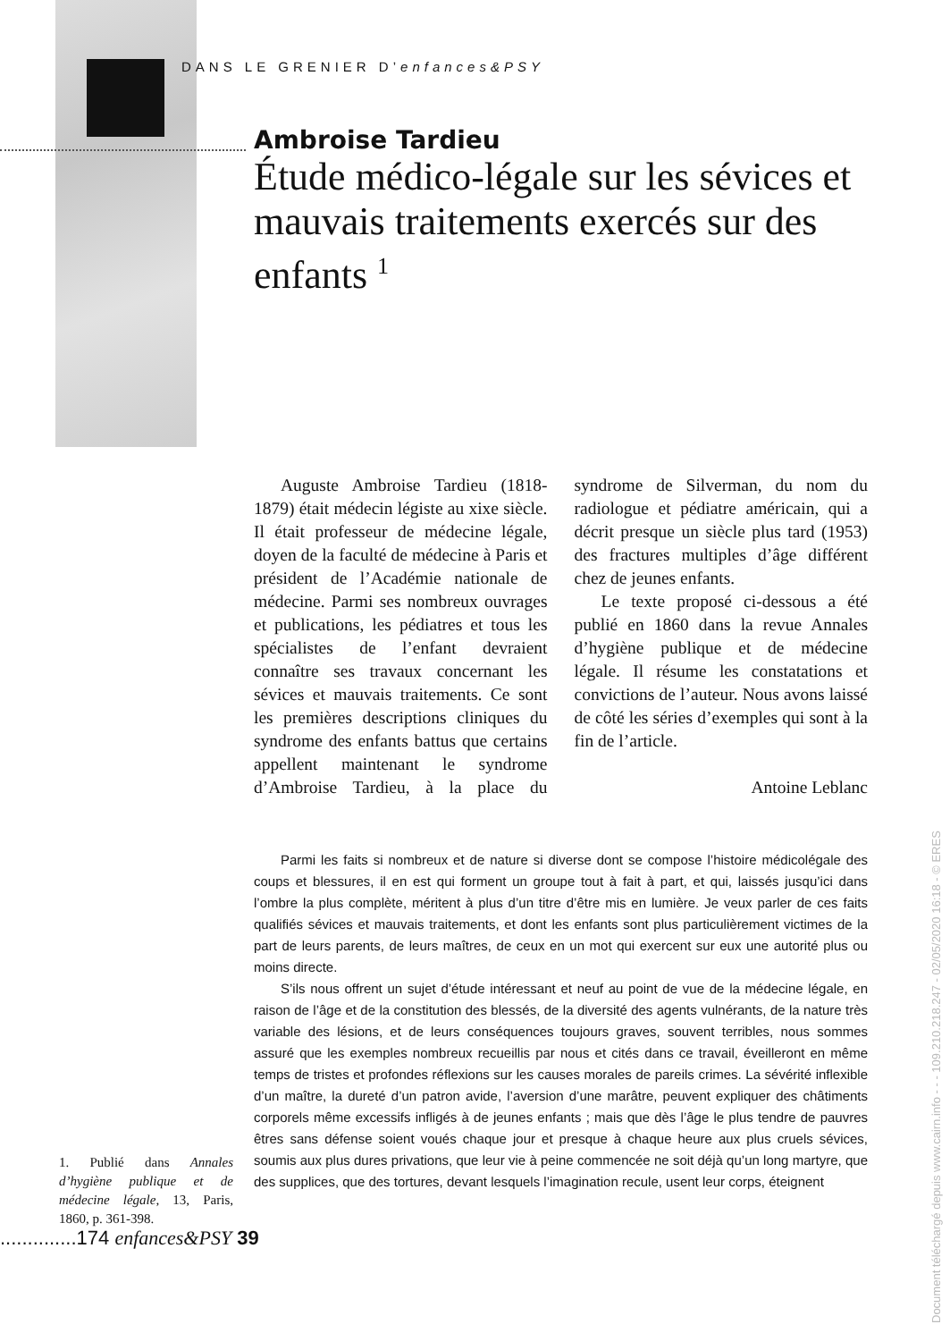DANS LE GRENIER D’enfances&PSY
Ambroise Tardieu
Étude médico-légale sur les sévices et mauvais traitements exercés sur des enfants <sup>1</sup>
Auguste Ambroise Tardieu (1818-1879) était médecin légiste au xixe siècle. Il était professeur de médecine légale, doyen de la faculté de médecine à Paris et président de l’Académie nationale de médecine. Parmi ses nombreux ouvrages et publications, les pédiatres et tous les spécialistes de l’enfant devraient connaître ses travaux concernant les sévices et mauvais traitements. Ce sont les premières descriptions cliniques du syndrome des enfants battus que certains appellent maintenant le syndrome d’Ambroise Tardieu, à la place du syndrome de Silverman, du nom du radiologue et pédiatre américain, qui a décrit presque un siècle plus tard (1953) des fractures multiples d’âge différent chez de jeunes enfants.
Le texte proposé ci-dessous a été publié en 1860 dans la revue Annales d’hygiène publique et de médecine légale. Il résume les constatations et convictions de l’auteur. Nous avons laissé de côté les séries d’exemples qui sont à la fin de l’article.
Antoine Leblanc
Parmi les faits si nombreux et de nature si diverse dont se compose l’histoire médicolégale des coups et blessures, il en est qui forment un groupe tout à fait à part, et qui, laissés jusqu’ici dans l’ombre la plus complète, méritent à plus d’un titre d’être mis en lumière. Je veux parler de ces faits qualifiés sévices et mauvais traitements, et dont les enfants sont plus particulièrement victimes de la part de leurs parents, de leurs maîtres, de ceux en un mot qui exercent sur eux une autorité plus ou moins directe.
S’ils nous offrent un sujet d’étude intéressant et neuf au point de vue de la médecine légale, en raison de l’âge et de la constitution des blessés, de la diversité des agents vulnérants, de la nature très variable des lésions, et de leurs conséquences toujours graves, souvent terribles, nous sommes assuré que les exemples nombreux recueillis par nous et cités dans ce travail, éveilleront en même temps de tristes et profondes réflexions sur les causes morales de pareils crimes. La sévérité inflexible d’un maître, la dureté d’un patron avide, l’aversion d’une marâtre, peuvent expliquer des châtiments corporels même excessifs infligés à de jeunes enfants ; mais que dès l’âge le plus tendre de pauvres êtres sans défense soient voués chaque jour et presque à chaque heure aux plus cruels sévices, soumis aux plus dures privations, que leur vie à peine commencée ne soit déjà qu’un long martyre, que des supplices, que des tortures, devant lesquels l’imagination recule, usent leur corps, éteignent
1. Publié dans Annales d’hygiène publique et de médecine légale, 13, Paris, 1860, p. 361-398.
..............174 enfances&PSY 39
Document téléchargé depuis www.cairn.info - - - 109.210.218.247 - 02/05/2020 16:18 - © ERES